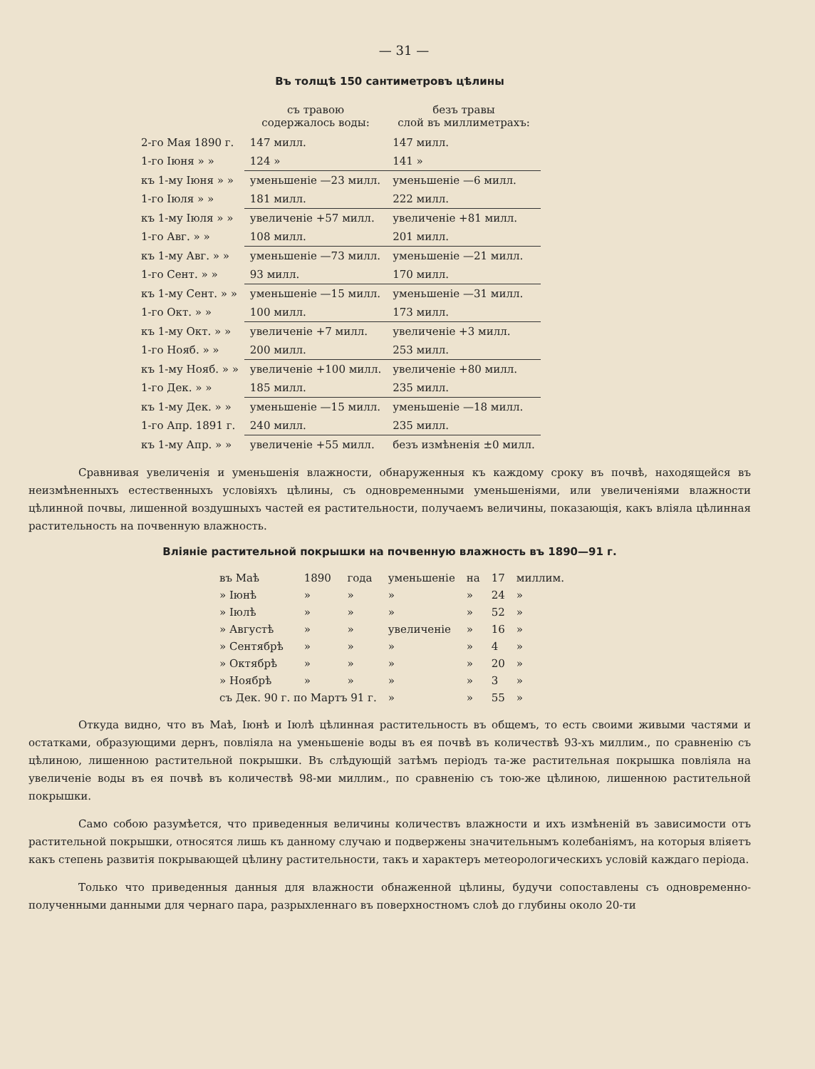— 31 —
Въ толщѣ 150 сантиметровъ цѣлины
| | съ травою содержалось воды: | безъ травы слой въ миллиметрахъ: |
| --- | --- | --- |
| 2-го Мая 1890 г. | 147 милл. | 147 милл. |
| 1-го Іюня » » | 124 » | 141 » |
| къ 1-му Іюня » » | уменьшеніе —23 милл. | уменьшеніе —6 милл. |
| 1-го Іюля » » | 181 милл. | 222 милл. |
| къ 1-му Іюля » » | увеличеніе +57 милл. | увеличеніе +81 милл. |
| 1-го Авг. » » | 108 милл. | 201 милл. |
| къ 1-му Авг. » » | уменьшеніе —73 милл. | уменьшеніе —21 милл. |
| 1-го Сент. » » | 93 милл. | 170 милл. |
| къ 1-му Сент. » » | уменьшеніе —15 милл. | уменьшеніе —31 милл. |
| 1-го Окт. » » | 100 милл. | 173 милл. |
| къ 1-му Окт. » » | увеличеніе +7 милл. | увеличеніе +3 милл. |
| 1-го Нояб. » » | 200 милл. | 253 милл. |
| къ 1-му Нояб. » » | увеличеніе +100 милл. | увеличеніе +80 милл. |
| 1-го Дек. » » | 185 милл. | 235 милл. |
| къ 1-му Дек. » » | уменьшеніе —15 милл. | уменьшеніе —18 милл. |
| 1-го Апр. 1891 г. | 240 милл. | 235 милл. |
| къ 1-му Апр. » » | увеличеніе +55 милл. | безъ измѣненія ±0 милл. |
Сравнивая увеличенія и уменьшенія влажности, обнаруженныя къ каждому сроку въ почвѣ, находящейся въ неизмѣненныхъ естественныхъ условіяхъ цѣлины, съ одновременными уменьшеніями, или увеличеніями влажности цѣлинной почвы, лишенной воздушныхъ частей ея растительности, получаемъ величины, показающія, какъ вліяла цѣлинная растительность на почвенную влажность.
Вліяніе растительной покрышки на почвенную влажность въ 1890—91 г.
| въ Маѣ | 1890 | года | уменьшеніе | на | 17 | миллим. |
| » Іюнѣ | » | » | » | » | 24 | » |
| » Іюлѣ | » | » | » | » | 52 | » |
| » Августѣ | » | » | увеличеніе | » | 16 | » |
| » Сентябрѣ | » | » | » | » | 4 | » |
| » Октябрѣ | » | » | » | » | 20 | » |
| » Ноябрѣ | » | » | » | » | 3 | » |
| съ Дек. 90 г. по Мартъ 91 г. | | | » | » | 55 | » |
Откуда видно, что въ Маѣ, Іюнѣ и Іюлѣ цѣлинная растительность въ общемъ, то есть своими живыми частями и остатками, образующими дернъ, повліяла на уменьшеніе воды въ ея почвѣ въ количествѣ 93-хъ миллим., по сравненію съ цѣлиною, лишенною растительной покрышки. Въ слѣдующій затѣмъ періодъ та-же растительная покрышка повліяла на увеличеніе воды въ ея почвѣ въ количествѣ 98-ми миллим., по сравненію съ тою-же цѣлиною, лишенною растительной покрышки.
Само собою разумѣется, что приведенныя величины количествъ влажности и ихъ измѣненій въ зависимости отъ растительной покрышки, относятся лишь къ данному случаю и подвержены значительнымъ колебаніямъ, на которыя вліяетъ какъ степень развитія покрывающей цѣлину растительности, такъ и характеръ метеорологическихъ условій каждаго періода.
Только что приведенныя данныя для влажности обнаженной цѣлины, будучи сопоставлены съ одновременно-полученными данными для чернаго пара, разрыхленнаго въ поверхностномъ слоѣ до глубины около 20-ти